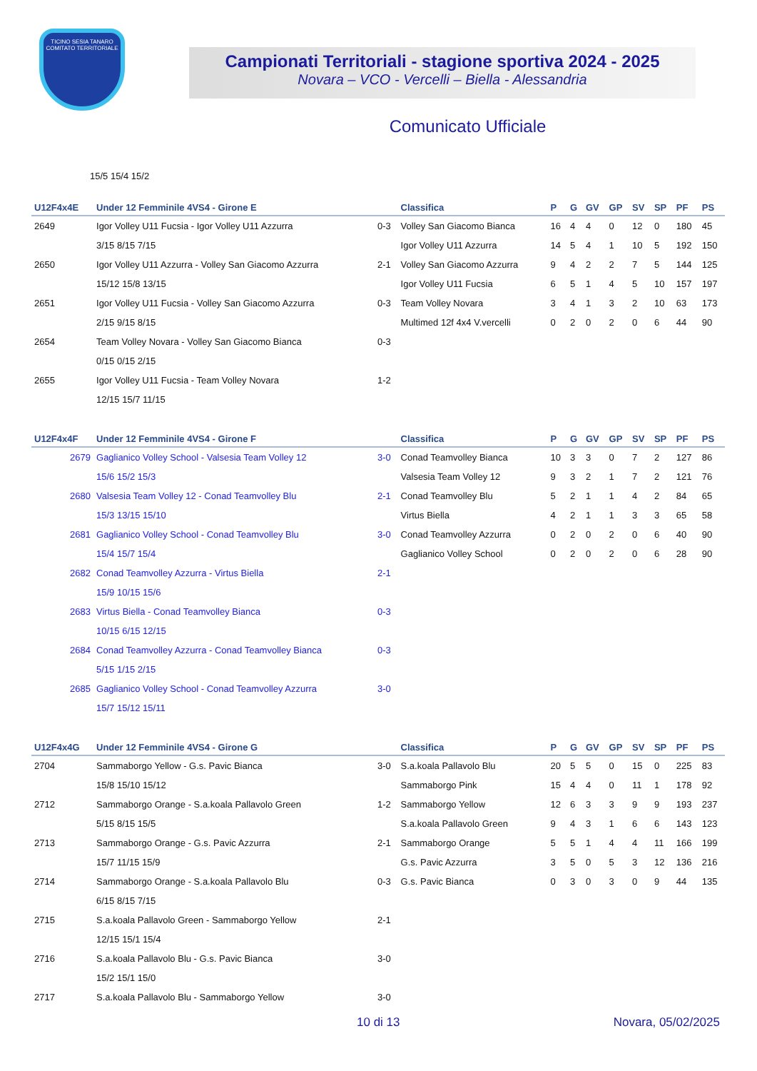TICINO SESIA TANARO
COMITATO TERRITORIALE
Campionati Territoriali - stagione sportiva 2024 - 2025
Novara – VCO - Vercelli – Biella - Alessandria
Comunicato Ufficiale
15/5 15/4 15/2
| U12F4x4E | Under 12 Femminile 4VS4 - Girone E | | Classifica | P | G | GV | GP | SV | SP | PF | PS |
| --- | --- | --- | --- | --- | --- | --- | --- | --- | --- | --- | --- |
| 2649 | Igor Volley U11 Fucsia - Igor Volley U11 Azzurra | 0-3 | Volley San Giacomo Bianca | 16 | 4 | 4 | 0 | 12 | 0 | 180 | 45 |
| | 3/15 8/15 7/15 | | Igor Volley U11 Azzurra | 14 | 5 | 4 | 1 | 10 | 5 | 192 | 150 |
| 2650 | Igor Volley U11 Azzurra - Volley San Giacomo Azzurra | 2-1 | Volley San Giacomo Azzurra | 9 | 4 | 2 | 2 | 7 | 5 | 144 | 125 |
| | 15/12 15/8 13/15 | | Igor Volley U11 Fucsia | 6 | 5 | 1 | 4 | 5 | 10 | 157 | 197 |
| 2651 | Igor Volley U11 Fucsia - Volley San Giacomo Azzurra | 0-3 | Team Volley Novara | 3 | 4 | 1 | 3 | 2 | 10 | 63 | 173 |
| | 2/15 9/15 8/15 | | Multimed 12f 4x4 V.vercelli | 0 | 2 | 0 | 2 | 0 | 6 | 44 | 90 |
| 2654 | Team Volley Novara - Volley San Giacomo Bianca | 0-3 | | | | | | | | | |
| | 0/15 0/15 2/15 | | | | | | | | | | |
| 2655 | Igor Volley U11 Fucsia - Team Volley Novara | 1-2 | | | | | | | | | |
| | 12/15 15/7 11/15 | | | | | | | | | | |
| U12F4x4F | Under 12 Femminile 4VS4 - Girone F | | Classifica | P | G | GV | GP | SV | SP | PF | PS |
| 2679 | Gaglianico Volley School - Valsesia Team Volley 12 | 3-0 | Conad Teamvolley Bianca | 10 | 3 | 3 | 0 | 7 | 2 | 127 | 86 |
| | 15/6 15/2 15/3 | | Valsesia Team Volley 12 | 9 | 3 | 2 | 1 | 7 | 2 | 121 | 76 |
| 2680 | Valsesia Team Volley 12 - Conad Teamvolley Blu | 2-1 | Conad Teamvolley Blu | 5 | 2 | 1 | 1 | 4 | 2 | 84 | 65 |
| | 15/3 13/15 15/10 | | Virtus Biella | 4 | 2 | 1 | 1 | 3 | 3 | 65 | 58 |
| 2681 | Gaglianico Volley School - Conad Teamvolley Blu | 3-0 | Conad Teamvolley Azzurra | 0 | 2 | 0 | 2 | 0 | 6 | 40 | 90 |
| | 15/4 15/7 15/4 | | Gaglianico Volley School | 0 | 2 | 0 | 2 | 0 | 6 | 28 | 90 |
| 2682 | Conad Teamvolley Azzurra - Virtus Biella | 2-1 | | | | | | | | | |
| | 15/9 10/15 15/6 | | | | | | | | | | |
| 2683 | Virtus Biella - Conad Teamvolley Bianca | 0-3 | | | | | | | | | |
| | 10/15 6/15 12/15 | | | | | | | | | | |
| 2684 | Conad Teamvolley Azzurra - Conad Teamvolley Bianca | 0-3 | | | | | | | | | |
| | 5/15 1/15 2/15 | | | | | | | | | | |
| 2685 | Gaglianico Volley School - Conad Teamvolley Azzurra | 3-0 | | | | | | | | | |
| | 15/7 15/12 15/11 | | | | | | | | | | |
| U12F4x4G | Under 12 Femminile 4VS4 - Girone G | | Classifica | P | G | GV | GP | SV | SP | PF | PS |
| 2704 | Sammaborgo Yellow - G.s. Pavic Bianca | 3-0 | S.a.koala Pallavolo Blu | 20 | 5 | 5 | 0 | 15 | 0 | 225 | 83 |
| | 15/8 15/10 15/12 | | Sammaborgo Pink | 15 | 4 | 4 | 0 | 11 | 1 | 178 | 92 |
| 2712 | Sammaborgo Orange - S.a.koala Pallavolo Green | 1-2 | Sammaborgo Yellow | 12 | 6 | 3 | 3 | 9 | 9 | 193 | 237 |
| | 5/15 8/15 15/5 | | S.a.koala Pallavolo Green | 9 | 4 | 3 | 1 | 6 | 6 | 143 | 123 |
| 2713 | Sammaborgo Orange - G.s. Pavic Azzurra | 2-1 | Sammaborgo Orange | 5 | 5 | 1 | 4 | 4 | 11 | 166 | 199 |
| | 15/7 11/15 15/9 | | G.s. Pavic Azzurra | 3 | 5 | 0 | 5 | 3 | 12 | 136 | 216 |
| 2714 | Sammaborgo Orange - S.a.koala Pallavolo Blu | 0-3 | G.s. Pavic Bianca | 0 | 3 | 0 | 3 | 0 | 9 | 44 | 135 |
| | 6/15 8/15 7/15 | | | | | | | | | | |
| 2715 | S.a.koala Pallavolo Green - Sammaborgo Yellow | 2-1 | | | | | | | | | |
| | 12/15 15/1 15/4 | | | | | | | | | | |
| 2716 | S.a.koala Pallavolo Blu - G.s. Pavic Bianca | 3-0 | | | | | | | | | |
| | 15/2 15/1 15/0 | | | | | | | | | | |
| 2717 | S.a.koala Pallavolo Blu - Sammaborgo Yellow | 3-0 | | | | | | | | | |
10 di 13 Novara, 05/02/2025